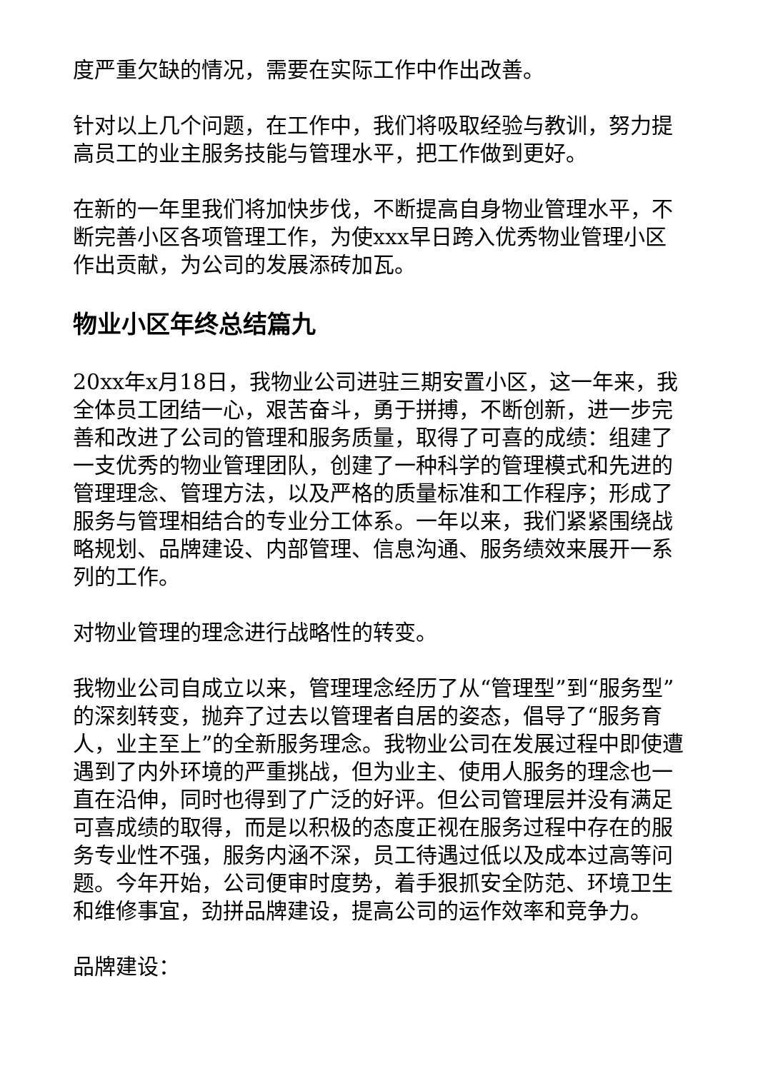度严重欠缺的情况，需要在实际工作中作出改善。
针对以上几个问题，在工作中，我们将吸取经验与教训，努力提高员工的业主服务技能与管理水平，把工作做到更好。
在新的一年里我们将加快步伐，不断提高自身物业管理水平，不断完善小区各项管理工作，为使xxx早日跨入优秀物业管理小区作出贡献，为公司的发展添砖加瓦。
物业小区年终总结篇九
20xx年x月18日，我物业公司进驻三期安置小区，这一年来，我全体员工团结一心，艰苦奋斗，勇于拼搏，不断创新，进一步完善和改进了公司的管理和服务质量，取得了可喜的成绩：组建了一支优秀的物业管理团队，创建了一种科学的管理模式和先进的管理理念、管理方法，以及严格的质量标准和工作程序；形成了服务与管理相结合的专业分工体系。一年以来，我们紧紧围绕战略规划、品牌建设、内部管理、信息沟通、服务绩效来展开一系列的工作。
对物业管理的理念进行战略性的转变。
我物业公司自成立以来，管理理念经历了从“管理型”到“服务型”的深刻转变，抛弃了过去以管理者自居的姿态，倡导了“服务育人，业主至上”的全新服务理念。我物业公司在发展过程中即使遭遇到了内外环境的严重挑战，但为业主、使用人服务的理念也一直在沿伸，同时也得到了广泛的好评。但公司管理层并没有满足可喜成绩的取得，而是以积极的态度正视在服务过程中存在的服务专业性不强，服务内涵不深，员工待遇过低以及成本过高等问题。今年开始，公司便审时度势，着手狠抓安全防范、环境卫生和维修事宜，劲拼品牌建设，提高公司的运作效率和竞争力。
品牌建设：